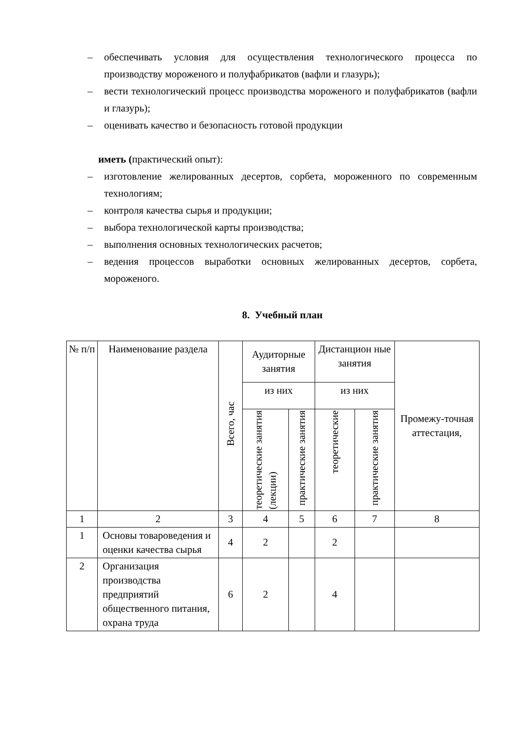– обеспечивать условия для осуществления технологического процесса по производству мороженого и полуфабрикатов (вафли и глазурь);
– вести технологический процесс производства мороженого и полуфабрикатов (вафли и глазурь);
– оценивать качество и безопасность готовой продукции
иметь (практический опыт):
– изготовление желированных десертов, сорбета, мороженного по современным технологиям;
– контроля качества сырья и продукции;
– выбора технологической карты производства;
– выполнения основных технологических расчетов;
– ведения процессов выработки основных желированных десертов, сорбета, мороженого.
8. Учебный план
| № п/п | Наименование раздела | Всего, час | Аудиторные занятия | | Дистанцион ные занятия | | Промежу-точная аттестация, |
| --- | --- | --- | --- | --- | --- | --- | --- |
| | | | из них | | из них | | |
| | | | теоретические занятия (лекции) | практические занятия | теоретические | практические занятия | |
| 1 | 2 | 3 | 4 | 5 | 6 | 7 | 8 |
| 1 | Основы товароведения и оценки качества сырья | 4 | 2 | | 2 | | |
| 2 | Организация производства предприятий общественного питания, охрана труда | 6 | 2 | | 4 | | |